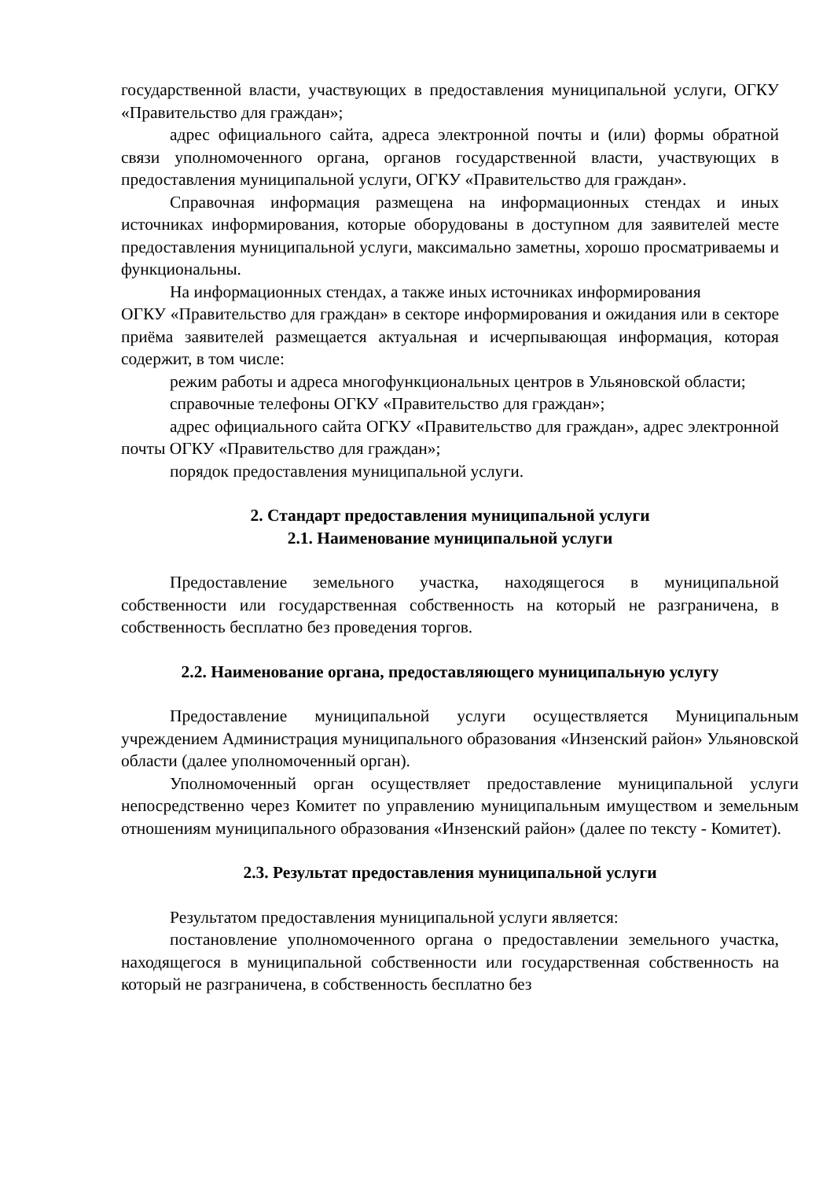государственной власти, участвующих в предоставления муниципальной услуги, ОГКУ «Правительство для граждан»;
адрес официального сайта, адреса электронной почты и (или) формы обратной связи уполномоченного органа, органов государственной власти, участвующих в предоставления муниципальной услуги, ОГКУ «Правительство для граждан».
Справочная информация размещена на информационных стендах и иных источниках информирования, которые оборудованы в доступном для заявителей месте предоставления муниципальной услуги, максимально заметны, хорошо просматриваемы и функциональны.
На информационных стендах, а также иных источниках информирования
ОГКУ «Правительство для граждан» в секторе информирования и ожидания или в секторе приёма заявителей размещается актуальная и исчерпывающая информация, которая содержит, в том числе:
режим работы и адреса многофункциональных центров в Ульяновской области;
справочные телефоны ОГКУ «Правительство для граждан»;
адрес официального сайта ОГКУ «Правительство для граждан», адрес электронной почты ОГКУ «Правительство для граждан»;
порядок предоставления муниципальной услуги.
2. Стандарт предоставления муниципальной услуги
2.1. Наименование муниципальной услуги
Предоставление земельного участка, находящегося в муниципальной собственности или государственная собственность на который не разграничена, в собственность бесплатно без проведения торгов.
2.2. Наименование органа, предоставляющего муниципальную услугу
Предоставление муниципальной услуги осуществляется Муниципальным учреждением Администрация муниципального образования «Инзенский район» Ульяновской области (далее уполномоченный орган).
Уполномоченный орган осуществляет предоставление муниципальной услуги непосредственно через Комитет по управлению муниципальным имуществом и земельным отношениям муниципального образования «Инзенский район» (далее по тексту - Комитет).
2.3. Результат предоставления муниципальной услуги
Результатом предоставления муниципальной услуги является:
постановление уполномоченного органа о предоставлении земельного участка, находящегося в муниципальной собственности или государственная собственность на который не разграничена, в собственность бесплатно без